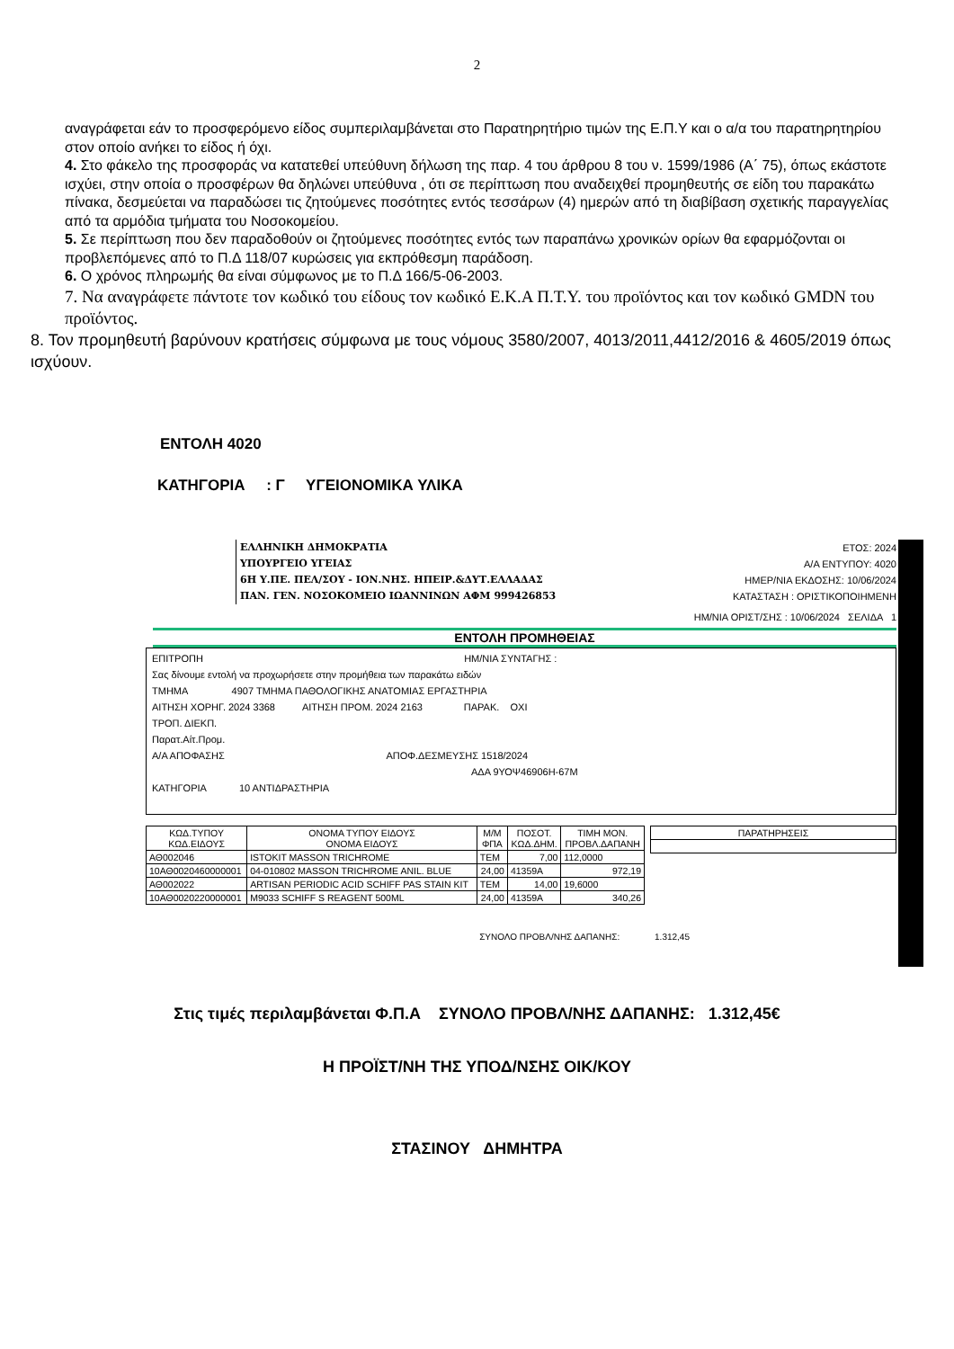2
αναγράφεται εάν το προσφερόμενο είδος συμπεριλαμβάνεται στο Παρατηρητήριο τιμών της Ε.Π.Υ και ο α/α του παρατηρητηρίου στον οποίο ανήκει το είδος ή όχι.
4. Στο φάκελο της προσφοράς να κατατεθεί υπεύθυνη δήλωση της παρ. 4 του άρθρου 8 του ν. 1599/1986 (Α΄ 75), όπως εκάστοτε ισχύει, στην οποία ο προσφέρων θα δηλώνει υπεύθυνα , ότι σε περίπτωση που αναδειχθεί προμηθευτής σε είδη του παρακάτω πίνακα, δεσμεύεται να παραδώσει τις ζητούμενες ποσότητες εντός τεσσάρων (4) ημερών από τη διαβίβαση σχετικής παραγγελίας από τα αρμόδια τμήματα του Νοσοκομείου.
5. Σε περίπτωση που δεν παραδοθούν οι ζητούμενες ποσότητες εντός των παραπάνω χρονικών ορίων θα εφαρμόζονται οι προβλεπόμενες από το Π.Δ 118/07 κυρώσεις για εκπρόθεσμη παράδοση.
6. Ο χρόνος πληρωμής θα είναι σύμφωνος με το Π.Δ 166/5-06-2003.
7. Να αναγράφετε πάντοτε τον κωδικό του είδους τον κωδικό Ε.Κ.Α Π.Τ.Υ. του προϊόντος και τον κωδικό GMDN του προϊόντος.
8. Τον προμηθευτή βαρύνουν κρατήσεις σύμφωνα με τους νόμους 3580/2007, 4013/2011,4412/2016 & 4605/2019 όπως ισχύουν.
ΕΝΤΟΛΗ 4020
ΚΑΤΗΓΟΡΙΑ : Γ ΥΓΕΙΟΝΟΜΙΚΑ ΥΛΙΚΑ
ΕΛΛΗΝΙΚΗ ΔΗΜΟΚΡΑΤΙΑ
ΥΠΟΥΡΓΕΙΟ ΥΓΕΙΑΣ
6Η Υ.ΠΕ. ΠΕΛ/ΣΟΥ - ΙΟΝ.ΝΗΣ. ΗΠΕΙΡ.&ΔΥΤ.ΕΛΛΑΔΑΣ
ΠΑΝ. ΓΕΝ. ΝΟΣΟΚΟΜΕΙΟ ΙΩΑΝΝΙΝΩΝ ΑΦΜ 999426853
ΕΤΟΣ: 2024
Α/Α ΕΝΤΥΠΟΥ: 4020
ΗΜΕΡ/ΝΙΑ ΕΚΔΟΣΗΣ: 10/06/2024
ΚΑΤΑΣΤΑΣΗ : ΟΡΙΣΤΙΚΟΠΟΙΗΜΕΝΗ
ΗΜ/ΝΙΑ ΟΡΙΣΤ/ΣΗΣ : 10/06/2024 ΣΕΛΙΔΑ 1
ΕΝΤΟΛΗ ΠΡΟΜΗΘΕΙΑΣ
ΕΠΙΤΡΟΠΗ ΗΜ/ΝΙΑ ΣΥΝΤΑΓΗΣ :
Σας δίνουμε εντολή να προχωρήσετε στην προμήθεια των παρακάτω ειδών
ΤΜΗΜΑ 4907 ΤΜΗΜΑ ΠΑΘΟΛΟΓΙΚΗΣ ΑΝΑΤΟΜΙΑΣ ΕΡΓΑΣΤΗΡΙΑ
ΑΙΤΗΣΗ ΧΟΡΗΓ. 2024 3368 ΑΙΤΗΣΗ ΠΡΟΜ. 2024 2163 ΠΑΡΑΚ. ΟΧΙ
ΤΡΟΠ. ΔΙΕΚΠ.
Παρατ.Αίτ.Προμ.
Α/Α ΑΠΟΦΑΣΗΣ ΑΠΟΦ.ΔΕΣΜΕΥΣΗΣ 1518/2024
ΑΔΑ 9ΥΟΨ46906Η-67Μ
ΚΑΤΗΓΟΡΙΑ 10 ΑΝΤΙΔΡΑΣΤΗΡΙΑ
| ΚΩΔ.ΤΥΠΟΥ ΚΩΔ.ΕΙΔΟΥΣ | ΟΝΟΜΑ ΤΥΠΟΥ ΕΙΔΟΥΣ ΟΝΟΜΑ ΕΙΔΟΥΣ | Μ/Μ ΦΠΑ | ΠΟΣΟΤ. ΚΩΔ.ΔΗΜ. | ΤΙΜΗ ΜΟΝ. ΠΡΟΒΛ.ΔΑΠΑΝΗ |
| --- | --- | --- | --- | --- |
| ΑΘ002046 | ISTOKIT MASSON TRICHROME | ΤΕΜ | 7,00 | 112,0000 |
| 10ΑΘ0020460000001 | 04-010802 MASSON TRICHROME ANIL. BLUE | 24,00 | 41359Α | 972,19 |
| ΑΘ002022 | ARTISAN PERIODIC ACID SCHIFF PAS STAIN KIT | ΤΕΜ | 14,00 | 19,6000 |
| 10ΑΘ0020220000001 | M9033 SCHIFF S REAGENT 500ML | 24,00 | 41359Α | 340,26 |
| ΠΑΡΑΤΗΡΗΣΕΙΣ |
| --- |
ΣΥΝΟΛΟ ΠΡΟΒΛ/ΝΗΣ ΔΑΠΑΝΗΣ: 1.312,45
Στις τιμές περιλαμβάνεται Φ.Π.Α ΣΥΝΟΛΟ ΠΡΟΒΛ/ΝΗΣ ΔΑΠΑΝΗΣ: 1.312,45€
Η ΠΡΟΪΣΤ/ΝΗ ΤΗΣ ΥΠΟΔ/ΝΣΗΣ ΟΙΚ/ΚΟΥ
ΣΤΑΣΙΝΟΥ ΔΗΜΗΤΡΑ